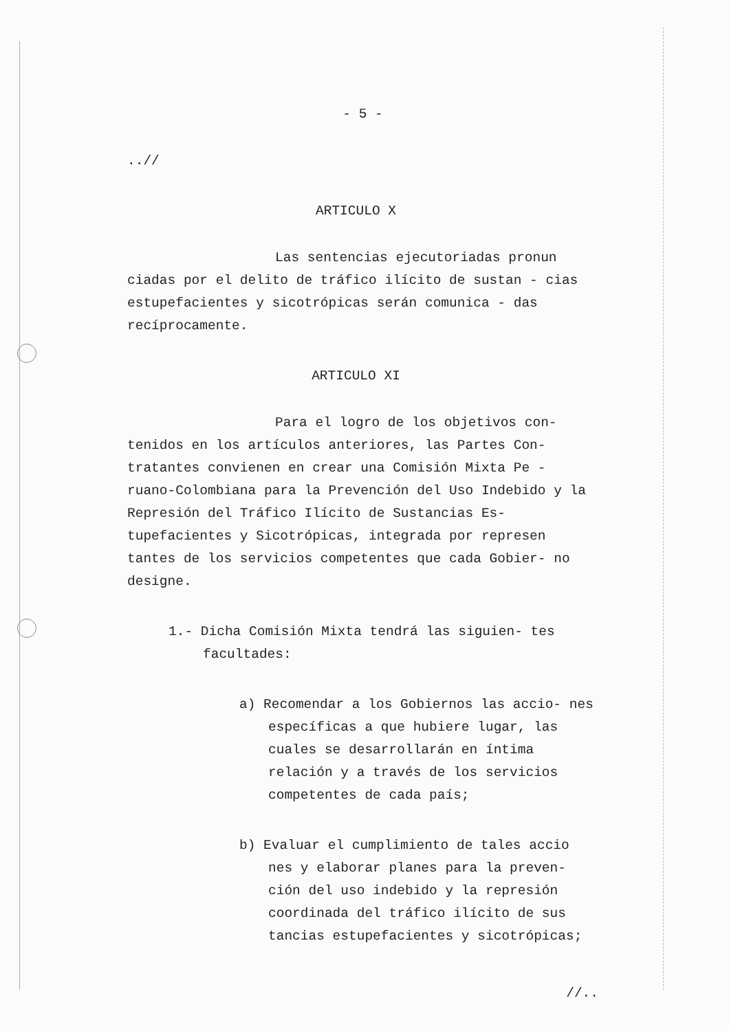- 5 -
..//
ARTICULO X
Las sentencias ejecutoriadas pronun ciadas por el delito de tráfico ilícito de sustan - cias estupefacientes y sicotrópicas serán comunica - das recíprocamente.
ARTICULO XI
Para el logro de los objetivos con- tenidos en los artículos anteriores, las Partes Con- tratantes convienen en crear una Comisión Mixta Pe - ruano-Colombiana para la Prevención del Uso Indebido y la Represión del Tráfico Ilícito de Sustancias Es- tupefacientes y Sicotrópicas, integrada por represen tantes de los servicios competentes que cada Gobier- no designe.
1.- Dicha Comisión Mixta tendrá las siguien- tes facultades:
a) Recomendar a los Gobiernos las accio- nes específicas a que hubiere lugar, las cuales se desarrollarán en íntima relación y a través de los servicios competentes de cada país;
b) Evaluar el cumplimiento de tales accio nes y elaborar planes para la preven- ción del uso indebido y la represión coordinada del tráfico ilícito de sus tancias estupefacientes y sicotrópicas;
//..